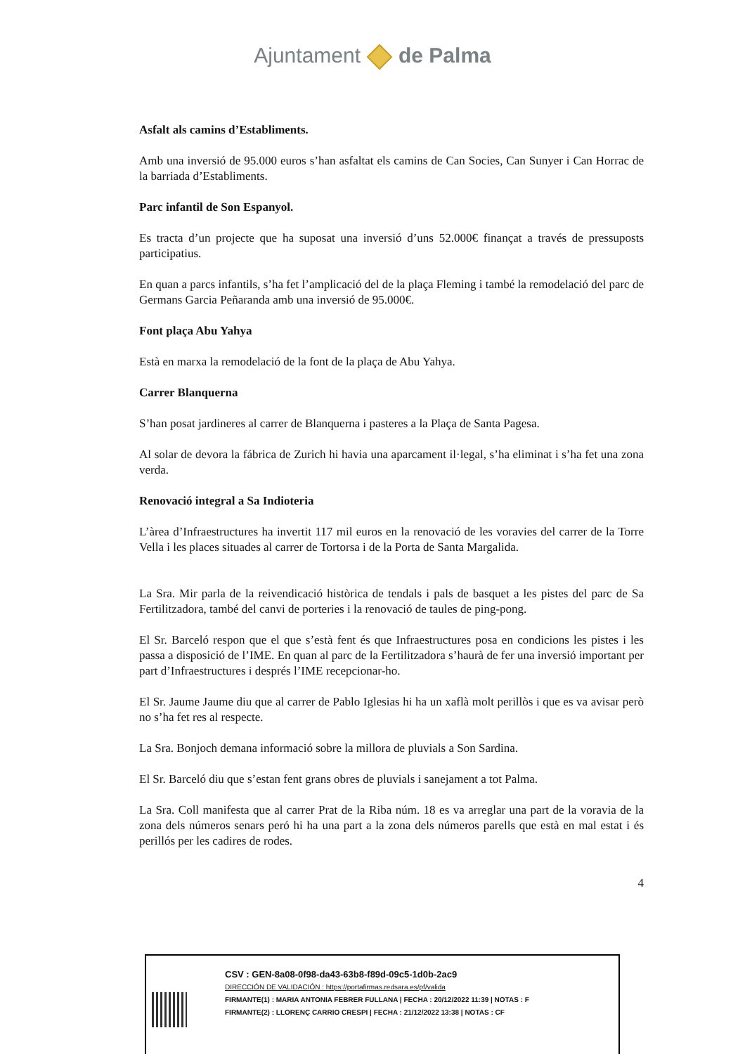Ajuntament de Palma
Asfalt als camins d’Establiments.
Amb una inversió de 95.000 euros s’han asfaltat els camins de Can Socies, Can Sunyer i Can Horrac de la barriada d’Establiments.
Parc infantil de Son Espanyol.
Es tracta d’un projecte que ha suposat una inversió d’uns 52.000€ finançat a través de pressuposts participatius.
En quan a parcs infantils, s’ha fet l’amplicació del de la plaça Fleming i també la remodelació del parc de Germans Garcia Peñaranda amb una inversió de 95.000€.
Font plaça Abu Yahya
Està en marxa la remodelació de la font de la plaça de Abu Yahya.
Carrer Blanquerna
S’han posat jardineres al carrer de Blanquerna i pasteres a la Plaça de Santa Pagesa.
Al solar de devora la fábrica de Zurich hi havia una aparcament il·legal, s’ha eliminat i s’ha fet una zona verda.
Renovació integral a Sa Indioteria
L’àrea d’Infraestructures ha invertit 117 mil euros en la renovació de les voravies del carrer de la Torre Vella i les places situades al carrer de Tortorsa i de la Porta de Santa Margalida.
La Sra. Mir parla de la reivendicació històrica de tendals i pals de basquet a les pistes del parc de Sa Fertilitzadora, també del canvi de porteries i la renovació de taules de ping-pong.
El Sr. Barceló respon que el que s’està fent és que Infraestructures posa en condicions les pistes i les passa a disposició de l’IME. En quan al parc de la Fertilitzadora s’haurà de fer una inversió important per part d’Infraestructures i després l’IME recepcionar-ho.
El Sr. Jaume Jaume diu que al carrer de Pablo Iglesias hi ha un xaflà molt perillòs i que es va avisar però no s’ha fet res al respecte.
La Sra. Bonjoch demana informació sobre la millora de pluvials a Son Sardina.
El Sr. Barceló diu que s’estan fent grans obres de pluvials i sanejament a tot Palma.
La Sra. Coll manifesta que al carrer Prat de la Riba núm. 18 es va arreglar una part de la voravia de la zona dels números senars peró hi ha una part a la zona dels números parells que està en mal estat i és perillós per les cadires de rodes.
4
CSV : GEN-8a08-0f98-da43-63b8-f89d-09c5-1d0b-2ac9
DIRECCIÓN DE VALIDACIÓN : https://portafirmas.redsara.es/pf/valida
FIRMANTE(1) : MARIA ANTONIA FEBRER FULLANA | FECHA : 20/12/2022 11:39 | NOTAS : F
FIRMANTE(2) : LLORENÇ CARRIO CRESPI | FECHA : 21/12/2022 13:38 | NOTAS : CF